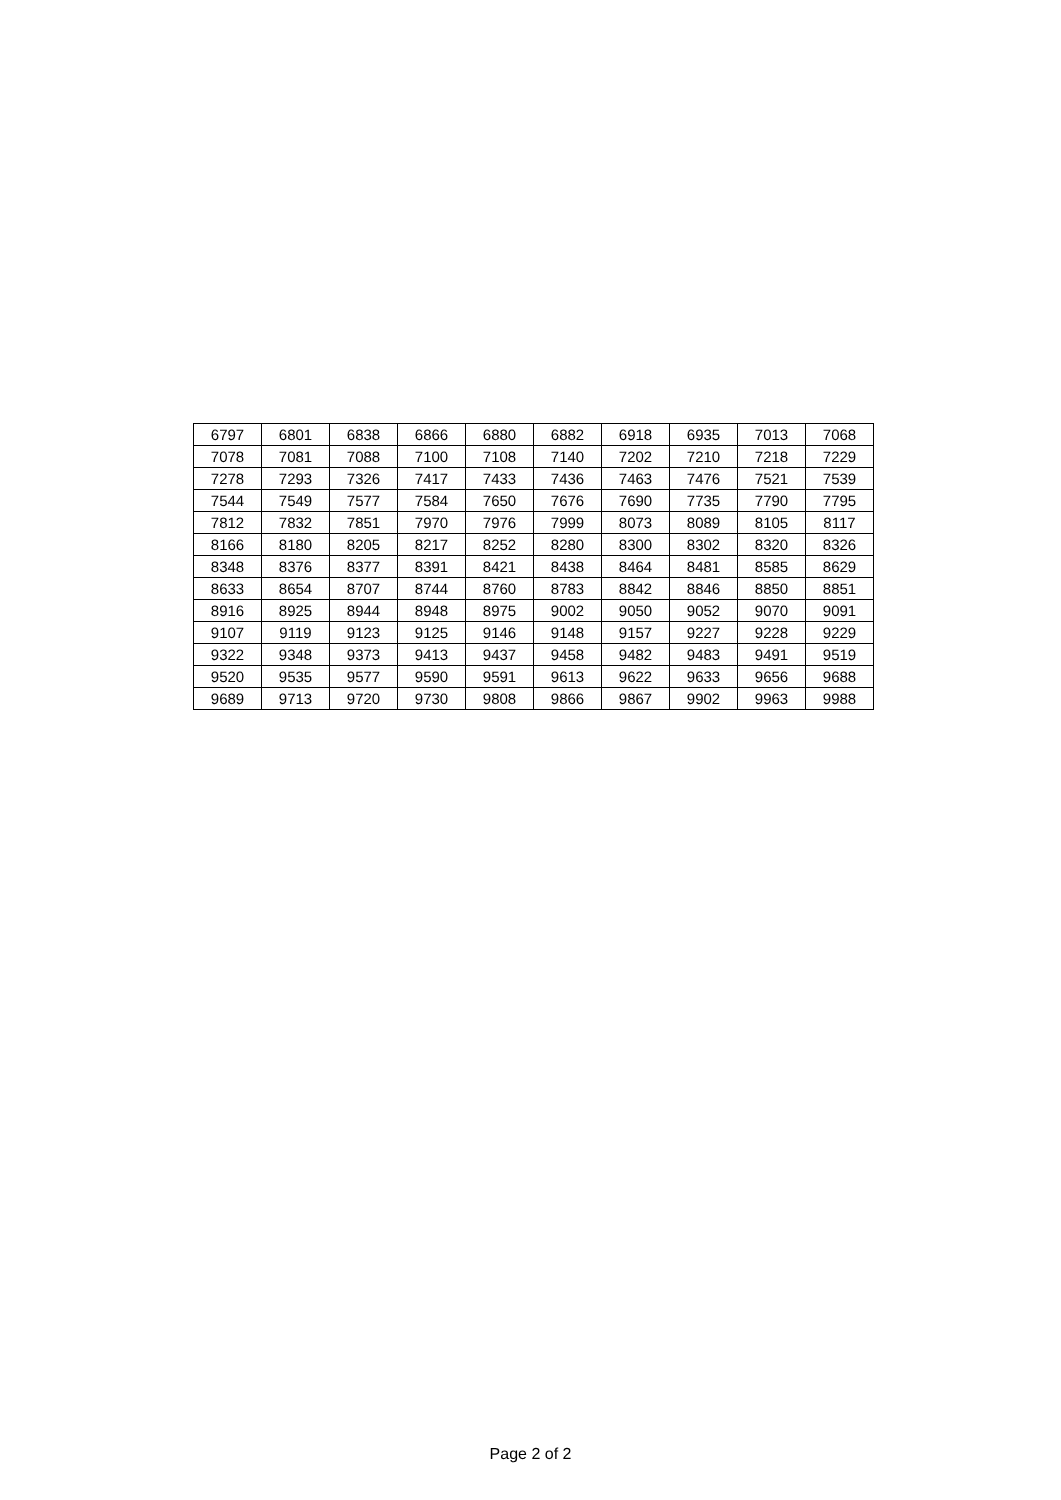| 6797 | 6801 | 6838 | 6866 | 6880 | 6882 | 6918 | 6935 | 7013 | 7068 |
| 7078 | 7081 | 7088 | 7100 | 7108 | 7140 | 7202 | 7210 | 7218 | 7229 |
| 7278 | 7293 | 7326 | 7417 | 7433 | 7436 | 7463 | 7476 | 7521 | 7539 |
| 7544 | 7549 | 7577 | 7584 | 7650 | 7676 | 7690 | 7735 | 7790 | 7795 |
| 7812 | 7832 | 7851 | 7970 | 7976 | 7999 | 8073 | 8089 | 8105 | 8117 |
| 8166 | 8180 | 8205 | 8217 | 8252 | 8280 | 8300 | 8302 | 8320 | 8326 |
| 8348 | 8376 | 8377 | 8391 | 8421 | 8438 | 8464 | 8481 | 8585 | 8629 |
| 8633 | 8654 | 8707 | 8744 | 8760 | 8783 | 8842 | 8846 | 8850 | 8851 |
| 8916 | 8925 | 8944 | 8948 | 8975 | 9002 | 9050 | 9052 | 9070 | 9091 |
| 9107 | 9119 | 9123 | 9125 | 9146 | 9148 | 9157 | 9227 | 9228 | 9229 |
| 9322 | 9348 | 9373 | 9413 | 9437 | 9458 | 9482 | 9483 | 9491 | 9519 |
| 9520 | 9535 | 9577 | 9590 | 9591 | 9613 | 9622 | 9633 | 9656 | 9688 |
| 9689 | 9713 | 9720 | 9730 | 9808 | 9866 | 9867 | 9902 | 9963 | 9988 |
Page 2 of 2